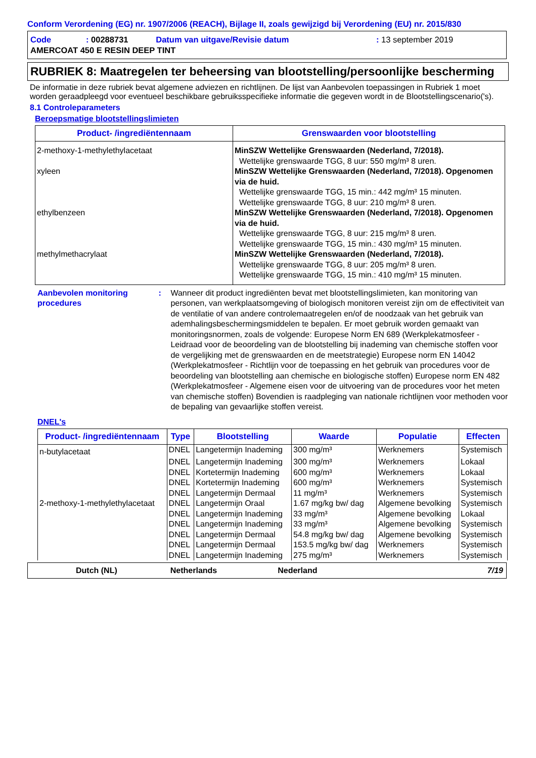Conform Verordening (EG) nr. 1907/2006 (REACH), Bijlage II, zoals gewijzigd bij Verordening (EU) nr. 2015/830
| Code | : 00288731 | Datum van uitgave/Revisie datum | : 13 september 2019 |
| AMERCOAT 450 E RESIN DEEP TINT | | | |
RUBRIEK 8: Maatregelen ter beheersing van blootstelling/persoonlijke bescherming
De informatie in deze rubriek bevat algemene adviezen en richtlijnen. De lijst van Aanbevolen toepassingen in Rubriek 1 moet worden geraadpleegd voor eventueel beschikbare gebruiksspecifieke informatie die gegeven wordt in de Blootstellingscenario('s).
8.1 Controleparameters
Beroepsmatige blootstellingslimieten
| Product- /ingrediëntennaam | Grenswaarden voor blootstelling |
| --- | --- |
| 2-methoxy-1-methylethylacetaat | MinSZW Wettelijke Grenswaarden (Nederland, 7/2018). Wettelijke grenswaarde TGG, 8 uur: 550 mg/m³ 8 uren. |
| xyleen | MinSZW Wettelijke Grenswaarden (Nederland, 7/2018). Opgenomen via de huid. Wettelijke grenswaarde TGG, 15 min.: 442 mg/m³ 15 minuten. Wettelijke grenswaarde TGG, 8 uur: 210 mg/m³ 8 uren. |
| ethylbenzeen | MinSZW Wettelijke Grenswaarden (Nederland, 7/2018). Opgenomen via de huid. Wettelijke grenswaarde TGG, 8 uur: 215 mg/m³ 8 uren. Wettelijke grenswaarde TGG, 15 min.: 430 mg/m³ 15 minuten. |
| methylmethacrylaat | MinSZW Wettelijke Grenswaarden (Nederland, 7/2018). Wettelijke grenswaarde TGG, 8 uur: 205 mg/m³ 8 uren. Wettelijke grenswaarde TGG, 15 min.: 410 mg/m³ 15 minuten. |
Aanbevolen monitoring procedures
: Wanneer dit product ingrediënten bevat met blootstellingslimieten, kan monitoring van personen, van werkplaatsomgeving of biologisch monitoren vereist zijn om de effectiviteit van de ventilatie of van andere controlemaatregelen en/of de noodzaak van het gebruik van ademhalingsbeschermingsmiddelen te bepalen. Er moet gebruik worden gemaakt van monitoringsnormen, zoals de volgende: Europese Norm EN 689 (Werkplekatmosfeer - Leidraad voor de beoordeling van de blootstelling bij inademing van chemische stoffen voor de vergelijking met de grenswaarden en de meetstrategie) Europese norm EN 14042 (Werkplekatmosfeer - Richtlijn voor de toepassing en het gebruik van procedures voor de beoordeling van blootstelling aan chemische en biologische stoffen) Europese norm EN 482 (Werkplekatmosfeer - Algemene eisen voor de uitvoering van de procedures voor het meten van chemische stoffen) Bovendien is raadpleging van nationale richtlijnen voor methoden voor de bepaling van gevaarlijke stoffen vereist.
DNEL's
| Product- /ingrediëntennaam | Type | Blootstelling | Waarde | Populatie | Effecten |
| --- | --- | --- | --- | --- | --- |
| n-butylacetaat | DNEL | Langetermijn Inademing | 300 mg/m³ | Werknemers | Systemisch |
| | DNEL | Langetermijn Inademing | 300 mg/m³ | Werknemers | Lokaal |
| | DNEL | Kortetermijn Inademing | 600 mg/m³ | Werknemers | Lokaal |
| | DNEL | Kortetermijn Inademing | 600 mg/m³ | Werknemers | Systemisch |
| | DNEL | Langetermijn Dermaal | 11 mg/m³ | Werknemers | Systemisch |
| 2-methoxy-1-methylethylacetaat | DNEL | Langetermijn Oraal | 1.67 mg/kg bw/ dag | Algemene bevolking | Systemisch |
| | DNEL | Langetermijn Inademing | 33 mg/m³ | Algemene bevolking | Lokaal |
| | DNEL | Langetermijn Inademing | 33 mg/m³ | Algemene bevolking | Systemisch |
| | DNEL | Langetermijn Dermaal | 54.8 mg/kg bw/ dag | Algemene bevolking | Systemisch |
| | DNEL | Langetermijn Dermaal | 153.5 mg/kg bw/ dag | Werknemers | Systemisch |
| | DNEL | Langetermijn Inademing | 275 mg/m³ | Werknemers | Systemisch |
Dutch (NL) Netherlands Nederland 7/19